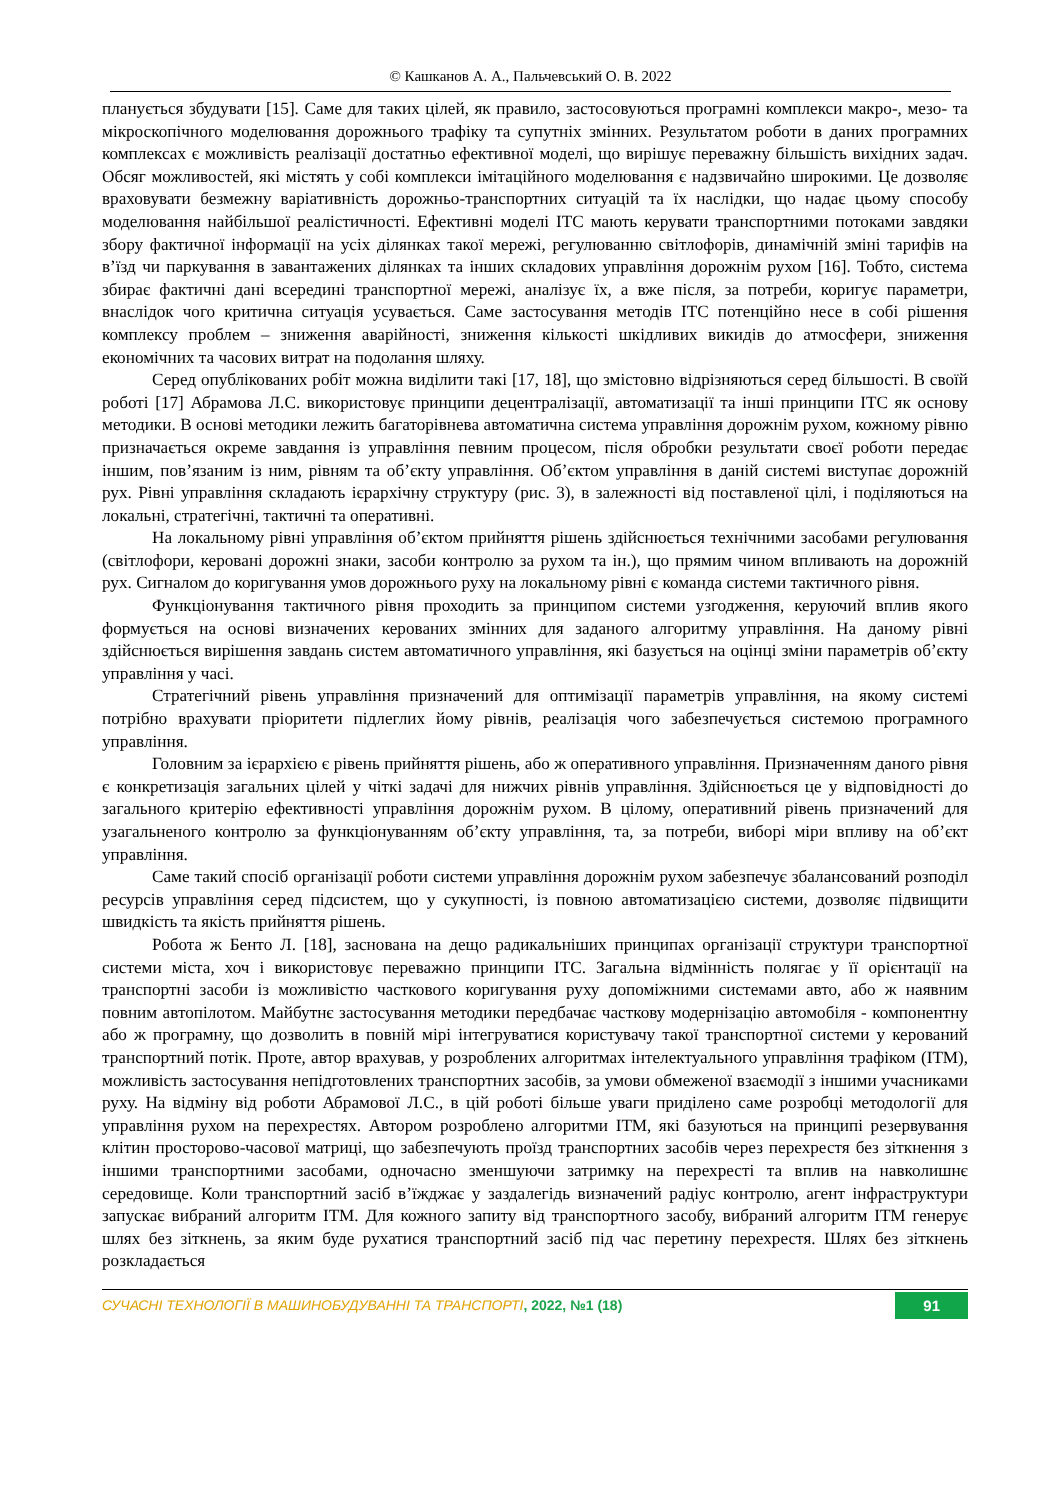© Кашканов А. А., Пальчевський О. В. 2022
планується збудувати [15]. Саме для таких цілей, як правило, застосовуються програмні комплекси макро-, мезо- та мікроскопічного моделювання дорожнього трафіку та супутніх змінних. Результатом роботи в даних програмних комплексах є можливість реалізації достатньо ефективної моделі, що вирішує переважну більшість вихідних задач. Обсяг можливостей, які містять у собі комплекси імітаційного моделювання є надзвичайно широкими. Це дозволяє враховувати безмежну варіативність дорожньо-транспортних ситуацій та їх наслідки, що надає цьому способу моделювання найбільшої реалістичності. Ефективні моделі ІТС мають керувати транспортними потоками завдяки збору фактичної інформації на усіх ділянках такої мережі, регулюванню світлофорів, динамічній зміні тарифів на в’їзд чи паркування в завантажених ділянках та інших складових управління дорожнім рухом [16]. Тобто, система збирає фактичні дані всередині транспортної мережі, аналізує їх, а вже після, за потреби, коригує параметри, внаслідок чого критична ситуація усувається. Саме застосування методів ІТС потенційно несе в собі рішення комплексу проблем – зниження аварійності, зниження кількості шкідливих викидів до атмосфери, зниження економічних та часових витрат на подолання шляху.
Серед опублікованих робіт можна виділити такі [17, 18], що змістовно відрізняються серед більшості. В своїй роботі [17] Абрамова Л.С. використовує принципи децентралізації, автоматизації та інші принципи ІТС як основу методики. В основі методики лежить багаторівнева автоматична система управління дорожнім рухом, кожному рівню призначається окреме завдання із управління певним процесом, після обробки результати своєї роботи передає іншим, пов’язаним із ним, рівням та об’єкту управління. Об’єктом управління в даній системі виступає дорожній рух. Рівні управління складають ієрархічну структуру (рис. 3), в залежності від поставленої цілі, і поділяються на локальні, стратегічні, тактичні та оперативні.
На локальному рівні управління об’єктом прийняття рішень здійснюється технічними засобами регулювання (світлофори, керовані дорожні знаки, засоби контролю за рухом та ін.), що прямим чином впливають на дорожній рух. Сигналом до коригування умов дорожнього руху на локальному рівні є команда системи тактичного рівня.
Функціонування тактичного рівня проходить за принципом системи узгодження, керуючий вплив якого формується на основі визначених керованих змінних для заданого алгоритму управління. На даному рівні здійснюється вирішення завдань систем автоматичного управління, які базується на оцінці зміни параметрів об’єкту управління у часі.
Стратегічний рівень управління призначений для оптимізації параметрів управління, на якому системі потрібно врахувати пріоритети підлеглих йому рівнів, реалізація чого забезпечується системою програмного управління.
Головним за ієрархією є рівень прийняття рішень, або ж оперативного управління. Призначенням даного рівня є конкретизація загальних цілей у чіткі задачі для нижчих рівнів управління. Здійснюється це у відповідності до загального критерію ефективності управління дорожнім рухом. В цілому, оперативний рівень призначений для узагальненого контролю за функціонуванням об’єкту управління, та, за потреби, виборі міри впливу на об’єкт управління.
Саме такий спосіб організації роботи системи управління дорожнім рухом забезпечує збалансований розподіл ресурсів управління серед підсистем, що у сукупності, із повною автоматизацією системи, дозволяє підвищити швидкість та якість прийняття рішень.
Робота ж Бенто Л. [18], заснована на дещо радикальніших принципах організації структури транспортної системи міста, хоч і використовує переважно принципи ІТС. Загальна відмінність полягає у її орієнтації на транспортні засоби із можливістю часткового коригування руху допоміжними системами авто, або ж наявним повним автопілотом. Майбутнє застосування методики передбачає часткову модернізацію автомобіля - компонентну або ж програмну, що дозволить в повній мірі інтегруватися користувачу такої транспортної системи у керований транспортний потік. Проте, автор врахував, у розроблених алгоритмах інтелектуального управління трафіком (ІТМ), можливість застосування непідготовлених транспортних засобів, за умови обмеженої взаємодії з іншими учасниками руху. На відміну від роботи Абрамової Л.С., в цій роботі більше уваги приділено саме розробці методології для управління рухом на перехрестях. Автором розроблено алгоритми ІТМ, які базуються на принципі резервування клітин просторово-часової матриці, що забезпечують проїзд транспортних засобів через перехрестя без зіткнення з іншими транспортними засобами, одночасно зменшуючи затримку на перехресті та вплив на навколишнє середовище. Коли транспортний засіб в’їжджає у заздалегідь визначений радіус контролю, агент інфраструктури запускає вибраний алгоритм ІТМ. Для кожного запиту від транспортного засобу, вибраний алгоритм ІТМ генерує шлях без зіткнень, за яким буде рухатися транспортний засіб під час перетину перехрестя. Шлях без зіткнень розкладається
СУЧАСНІ ТЕХНОЛОГІЇ В МАШИНОБУДУВАННІ ТА ТРАНСПОРТІ, 2022, №1 (18) 91